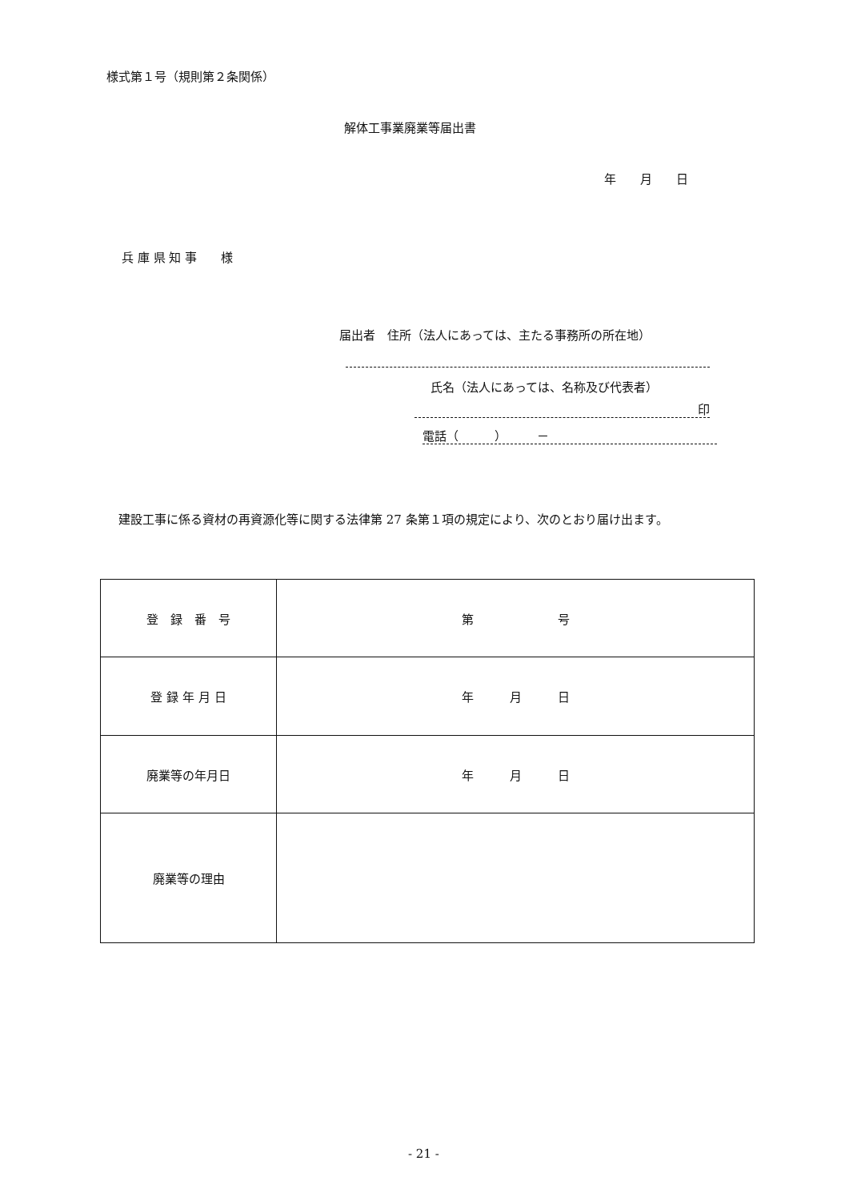様式第１号（規則第２条関係）
解体工事業廃業等届出書
年　　月　　日
兵 庫 県 知 事　　様
届出者　住所（法人にあっては、主たる事務所の所在地）
氏名（法人にあっては、名称及び代表者）
印
電話（　　　）　　　－
　建設工事に係る資材の再資源化等に関する法律第 27 条第１項の規定により、次のとおり届け出ます。
| 登 録 番 号 | 第 号 |
| 登 録 年 月 日 | 年 月 日 |
| 廃業等の年月日 | 年 月 日 |
| 廃業等の理由 | |
- 21 -